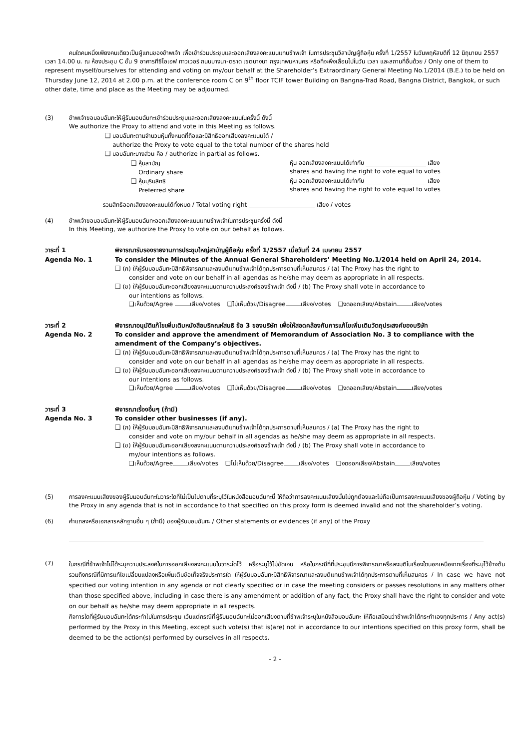คนใดคนหนึ่งเพียงคนเดียวเป็นผู้แทนของข้าพเจ้า เพื่อเข้าร่วมประชุมและออกเสียงลงคะแนนแทนข้าพเจ้า ในการประชุมวิสามัญผู้ถือหุ้น ครั้งที่ 1/2557 ในวันพฤหัสบดีที่ 12 มิถุนายน 2557 เวลา 14.00 น. ณ ห้องประชุม C ชั้น 9 อาคารทีซีไอเอฟ ทาวเวอร์ ถนนบางนา-ตราด เขตบางนา กรุงเทพมหานคร หรือที่จะพึงเลื่อนไปในวัน เวลา และสถานที่อื่นด้วย / Only one of them to represent myself/ourselves for attending and voting on my/our behalf at the Shareholder’s Extraordinary General Meeting No.1/2014 (B.E.) to be held on Thursday June 12, 2014 at 2.00 p.m. at the conference room C on 9<sup>th</sup> floor TCIF tower Building on Bangna-Trad Road, Bangna District, Bangkok, or such other date, time and place as the Meeting may be adjourned.
(3) ข้าพเจ้าขอมอบฉันทะให้ผู้รับมอบฉันทะเข้าร่วมประชุมและออกเสียงลงคะแนนในครั้งนี้ ดังนี้
We authorize the Proxy to attend and vote in this Meeting as follows.
❑ มอบฉันทะตามจำนวนหุ้นทั้งหมดที่ถือและมีสิทธิออกเสียงลงคะแนนได้ /
authorize the Proxy to vote equal to the total number of the shares held
❑ มอบฉันทะบางส่วน คือ / authorize in partial as follows.
❑ หุ้นสามัญ
Ordinary share
หุ้น ออกเสียงลงคะแนนได้เท่ากับ ____________________ เสียง
shares and having the right to vote equal to votes
❑ หุ้นบุริมสิทธิ
Preferred share
หุ้น ออกเสียงลงคะแนนได้เท่ากับ ____________________ เสียง
shares and having the right to vote equal to votes
รวมสิทธิออกเสียงลงคะแนนได้ทั้งหมด / Total voting right ______________________ เสียง / votes
(4) ข้าพเจ้าขอมอบฉันทะให้ผู้รับมอบฉันทะออกเสียงลงคะแนนแทนข้าพเจ้าในการประชุมครั้งนี้ ดังนี้
In this Meeting, we authorize the Proxy to vote on our behalf as follows.
วาระที่ 1 พิจารณารับรองรายงานการประชุมใหญ่สามัญผู้ถือหุ้น ครั้งที่ 1/2557 เมื่อวันที่ 24 เมษายน 2557
Agenda No. 1 To consider the Minutes of the Annual General Shareholders’ Meeting No.1/2014 held on April 24, 2014.
❑ (ก) ให้ผู้รับมอบฉันทะมีสิทธิพิจารณาและลงมติแทนข้าพเจ้าได้ทุกประการตามที่เห็นสมควร / (a) The Proxy has the right to
consider and vote on our behalf in all agendas as he/she may deem as appropriate in all respects.
❑ (ข) ให้ผู้รับมอบฉันทะออกเสียงลงคะแนนตามความประสงค์ของข้าพเจ้า ดังนี้ / (b) The Proxy shall vote in accordance to
our intentions as follows.
❑เห็นด้วย/Agree เสียง/votes ❑ไม่เห็นด้วย/Disagree เสียง/votes ❑งดออกเสียง/Abstain เสียง/votes
วาระที่ 2 พิจารณาอนุมัติแก้ไขเพิ่มเติมหนังสือบริคณห์สนธิ ข้อ 3 ของบริษัท เพื่อให้สอดคล้องกับการแก้ไขเพิ่มเติมวัตถุประสงค์ของบริษัท
Agenda No. 2 To consider and approve the amendment of Memorandum of Association No. 3 to compliance with the amendment of the Company’s objectives.
❑ (ก) ให้ผู้รับมอบฉันทะมีสิทธิพิจารณาและลงมติแทนข้าพเจ้าได้ทุกประการตามที่เห็นสมควร / (a) The Proxy has the right to
consider and vote on our behalf in all agendas as he/she may deem as appropriate in all respects.
❑ (ข) ให้ผู้รับมอบฉันทะออกเสียงลงคะแนนตามความประสงค์ของข้าพเจ้า ดังนี้ / (b) The Proxy shall vote in accordance to
our intentions as follows.
❑เห็นด้วย/Agree เสียง/votes ❑ไม่เห็นด้วย/Disagree เสียง/votes ❑งดออกเสียง/Abstain เสียง/votes
วาระที่ 3 พิจารณาเรื่องอื่นๆ (ถ้ามี)
Agenda No. 3 To consider other businesses (if any).
❑ (ก) ให้ผู้รับมอบฉันทะมีสิทธิพิจารณาและลงมติแทนข้าพเจ้าได้ทุกประการตามที่เห็นสมควร / (a) The Proxy has the right to
consider and vote on my/our behalf in all agendas as he/she may deem as appropriate in all respects.
❑ (ข) ให้ผู้รับมอบฉันทะออกเสียงลงคะแนนตามความประสงค์ของข้าพเจ้า ดังนี้ / (b) The Proxy shall vote in accordance to
my/our intentions as follows.
❑เห็นด้วย/Agree เสียง/votes ❑ไม่เห็นด้วย/Disagree เสียง/votes ❑งดออกเสียง/Abstain เสียง/votes
(5) การลงคะแนนเสียงของผู้รับมอบฉันทะในวาระใดที่ไม่เป็นไปตามที่ระบุไว้ในหนังสือมอบฉันทะนี้ ให้ถือว่าการลงคะแนนเสียงนั้นไม่ถูกต้องและไม่ถือเป็นการลงคะแนนเสียงของผู้ถือหุ้น / Voting by the Proxy in any agenda that is not in accordance to that specified on this proxy form is deemed invalid and not the shareholder’s voting.
(6) คำแถลงหรือเอกสารหลักฐานอื่น ๆ (ถ้ามี) ของผู้รับมอบฉันทะ / Other statements or evidences (if any) of the Proxy
(7)
ในกรณีที่ข้าพเจ้าไม่ได้ระบุความประสงค์ในการออกเสียงลงคะแนนในวาระใดไว้ หรือระบุไว้ไม่ชัดเจน หรือในกรณีที่ที่ประชุมมีการพิจารณาหรือลงมติในเรื่องใดนอกเหนือจากเรื่องที่ระบุไว้ข้างต้น รวมถึงกรณีที่มีการแก้ไขเปลี่ยนแปลงหรือเพิ่มเติมข้อเท็จจริงประการใด ให้ผู้รับมอบฉันทะมีสิทธิพิจารณาและลงมติแทนข้าพเจ้าได้ทุกประการตามที่เห็นสมควร / In case we have not specified our voting intention in any agenda or not clearly specified or in case the meeting considers or passes resolutions in any matters other than those specified above, including in case there is any amendment or addition of any fact, the Proxy shall have the right to consider and vote on our behalf as he/she may deem appropriate in all respects.
กิจการใดที่ผู้รับมอบฉันทะได้กระทำไปในการประชุม เว้นแต่กรณีที่ผู้รับมอบฉันทะไม่ออกเสียงตามที่ข้าพเจ้าระบุในหนังสือมอบฉันทะ ให้ถือเสมือนว่าข้าพเจ้าได้กระทำเองทุกประการ / Any act(s) performed by the Proxy in this Meeting, except such vote(s) that is(are) not in accordance to our intentions specified on this proxy form, shall be deemed to be the action(s) performed by ourselves in all respects.
- 2 -